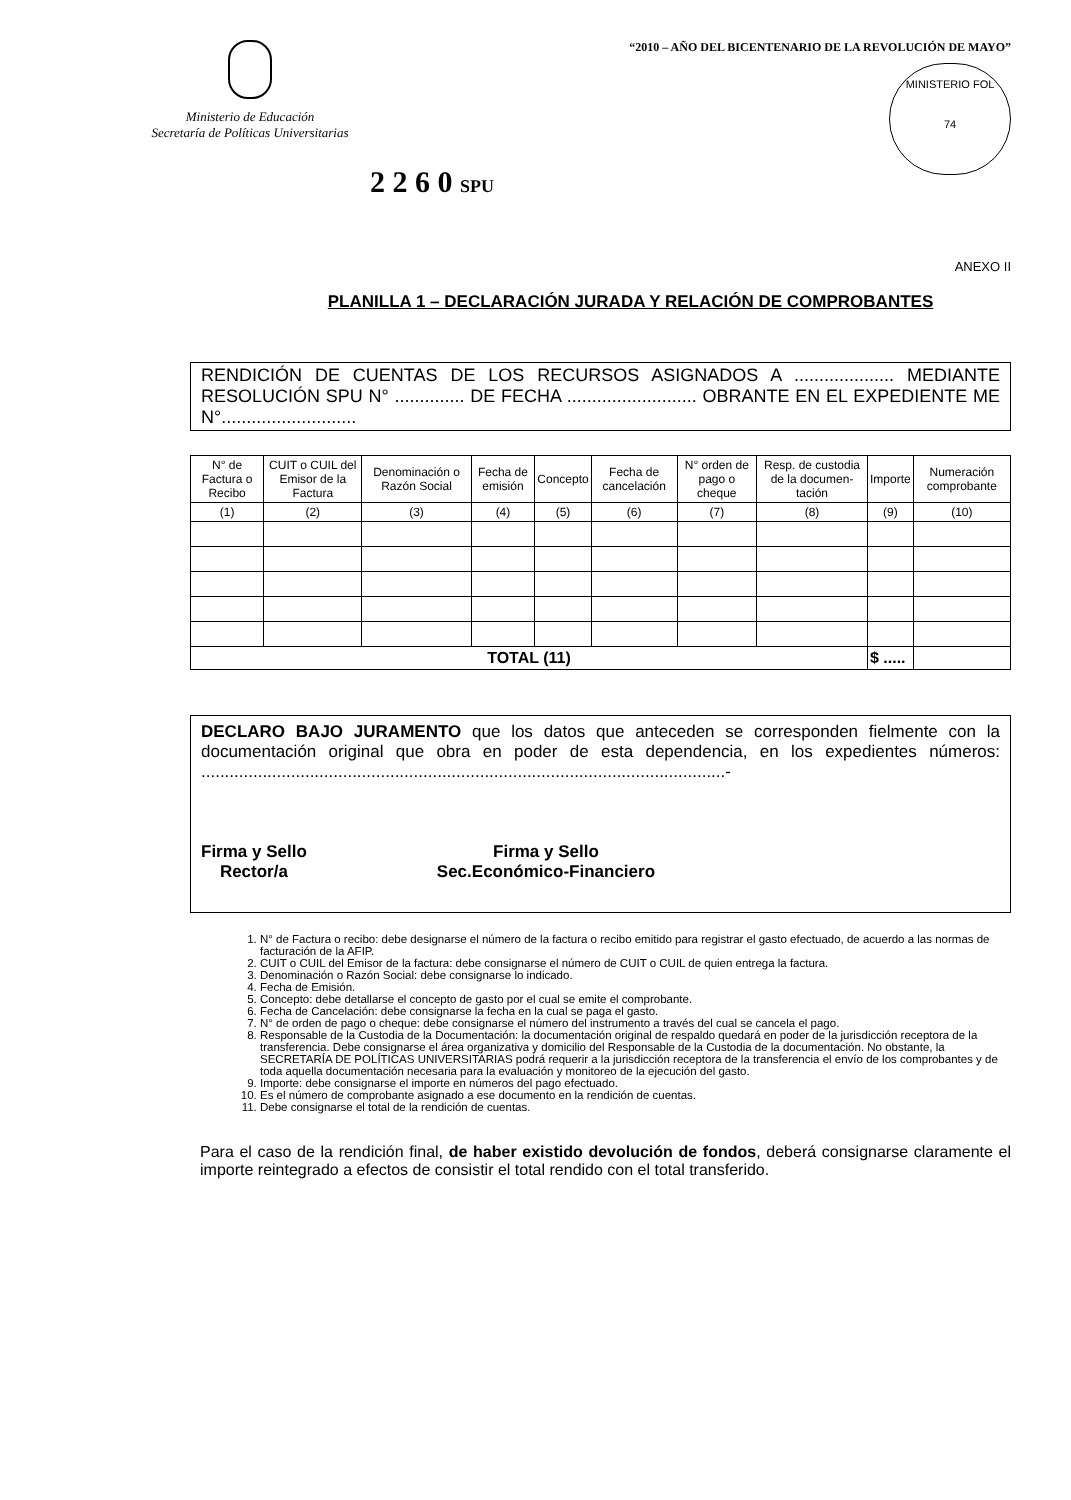Ministerio de Educación
Secretaría de Políticas Universitarias
“2010 – AÑO DEL BICENTENARIO DE LA REVOLUCIÓN DE MAYO”
MINISTERIO FOL
74
2 2 6 0 SPU
ANEXO II
PLANILLA 1 – DECLARACIÓN JURADA Y RELACIÓN DE COMPROBANTES
RENDICIÓN DE CUENTAS DE LOS RECURSOS ASIGNADOS A .................... MEDIANTE RESOLUCIÓN SPU N° .............. DE FECHA .......................... OBRANTE EN EL EXPEDIENTE ME N°...........................
| N° de Factura o Recibo | CUIT o CUIL del Emisor de la Factura | Denominación o Razón Social | Fecha de emisión | Concepto | Fecha de cancelación | N° orden de pago o cheque | Resp. de custodia de la documen-tación | Importe | Numeración comprobante |
| --- | --- | --- | --- | --- | --- | --- | --- | --- | --- |
| (1) | (2) | (3) | (4) | (5) | (6) | (7) | (8) | (9) | (10) |
| TOTAL (11) | | | | | | | | $ ..... | |
DECLARO BAJO JURAMENTO que los datos que anteceden se corresponden fielmente con la documentación original que obra en poder de esta dependencia, en los expedientes números: ...............................................................................................................-
Firma y Sello
Rector/a
Firma y Sello
Sec.Económico-Financiero
1. N° de Factura o recibo: debe designarse el número de la factura o recibo emitido para registrar el gasto efectuado, de acuerdo a las normas de facturación de la AFIP.
2. CUIT o CUIL del Emisor de la factura: debe consignarse el número de CUIT o CUIL de quien entrega la factura.
3. Denominación o Razón Social: debe consignarse lo indicado.
4. Fecha de Emisión.
5. Concepto: debe detallarse el concepto de gasto por el cual se emite el comprobante.
6. Fecha de Cancelación: debe consignarse la fecha en la cual se paga el gasto.
7. N° de orden de pago o cheque: debe consignarse el número del instrumento a través del cual se cancela el pago.
8. Responsable de la Custodia de la Documentación: la documentación original de respaldo quedará en poder de la jurisdicción receptora de la transferencia. Debe consignarse el área organizativa y domicilio del Responsable de la Custodia de la documentación. No obstante, la SECRETARÍA DE POLÍTICAS UNIVERSITARIAS podrá requerir a la jurisdicción receptora de la transferencia el envío de los comprobantes y de toda aquella documentación necesaria para la evaluación y monitoreo de la ejecución del gasto.
9. Importe: debe consignarse el importe en números del pago efectuado.
10. Es el número de comprobante asignado a ese documento en la rendición de cuentas.
11. Debe consignarse el total de la rendición de cuentas.
Para el caso de la rendición final, de haber existido devolución de fondos, deberá consignarse claramente el importe reintegrado a efectos de consistir el total rendido con el total transferido.